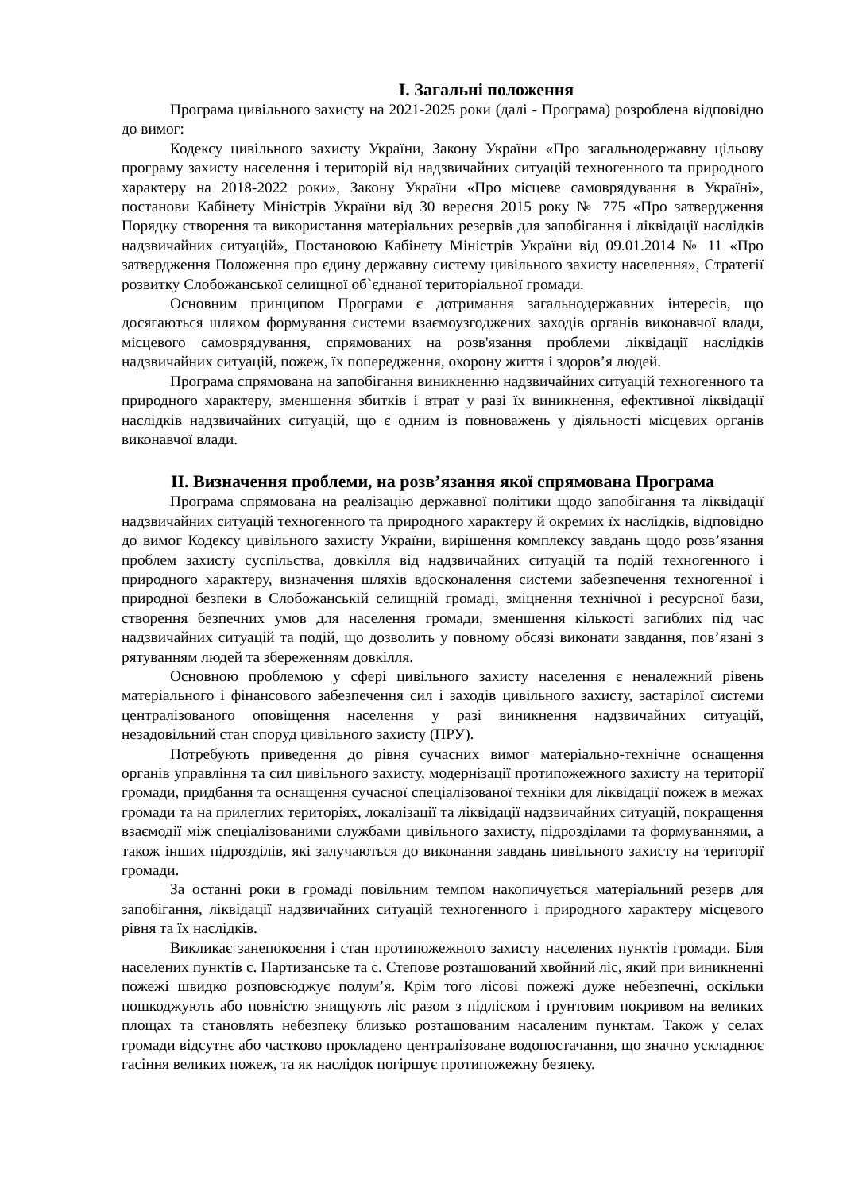I. Загальні положення
Програма цивільного захисту на 2021-2025 роки (далі - Програма) розроблена відповідно до вимог:
Кодексу цивільного захисту України, Закону України «Про загальнодержавну цільову програму захисту населення і територій від надзвичайних ситуацій техногенного та природного характеру на 2018-2022 роки», Закону України «Про місцеве самоврядування в Україні», постанови Кабінету Міністрів України від 30 вересня 2015 року № 775 «Про затвердження Порядку створення та використання матеріальних резервів для запобігання і ліквідації наслідків надзвичайних ситуацій», Постановою Кабінету Міністрів України від 09.01.2014 № 11 «Про затвердження Положення про єдину державну систему цивільного захисту населення», Стратегії розвитку Слобожанської селищної об`єднаної територіальної громади.
Основним принципом Програми є дотримання загальнодержавних інтересів, що досягаються шляхом формування системи взаємоузгоджених заходів органів виконавчої влади, місцевого самоврядування, спрямованих на розв'язання проблеми ліквідації наслідків надзвичайних ситуацій, пожеж, їх попередження, охорону життя і здоров’я людей.
Програма спрямована на запобігання виникненню надзвичайних ситуацій техногенного та природного характеру, зменшення збитків і втрат у разі їх виникнення, ефективної ліквідації наслідків надзвичайних ситуацій, що є одним із повноважень у діяльності місцевих органів виконавчої влади.
II. Визначення проблеми, на розв’язання якої спрямована Програма
Програма спрямована на реалізацію державної політики щодо запобігання та ліквідації надзвичайних ситуацій техногенного та природного характеру й окремих їх наслідків, відповідно до вимог Кодексу цивільного захисту України, вирішення комплексу завдань щодо розв’язання проблем захисту суспільства, довкілля від надзвичайних ситуацій та подій техногенного і природного характеру, визначення шляхів вдосконалення системи забезпечення техногенної і природної безпеки в Слобожанській селищній громаді, зміцнення технічної і ресурсної бази, створення безпечних умов для населення громади, зменшення кількості загиблих під час надзвичайних ситуацій та подій, що дозволить у повному обсязі виконати завдання, пов’язані з рятуванням людей та збереженням довкілля.
Основною проблемою у сфері цивільного захисту населення є неналежний рівень матеріального і фінансового забезпечення сил і заходів цивільного захисту, застарілої системи централізованого оповіщення населення у разі виникнення надзвичайних ситуацій, незадовільний стан споруд цивільного захисту (ПРУ).
Потребують приведення до рівня сучасних вимог матеріально-технічне оснащення органів управління та сил цивільного захисту, модернізації протипожежного захисту на території громади, придбання та оснащення сучасної спеціалізованої техніки для ліквідації пожеж в межах громади та на прилеглих територіях, локалізації та ліквідації надзвичайних ситуацій, покращення взаємодії між спеціалізованими службами цивільного захисту, підрозділами та формуваннями, а також інших підрозділів, які залучаються до виконання завдань цивільного захисту на території громади.
За останні роки в громаді повільним темпом накопичується матеріальний резерв для запобігання, ліквідації надзвичайних ситуацій техногенного і природного характеру місцевого рівня та їх наслідків.
Викликає занепокоєння і стан протипожежного захисту населених пунктів громади. Біля населених пунктів с. Партизанське та с. Степове розташований хвойний ліс, який при виникненні пожежі швидко розповсюджує полум’я. Крім того лісові пожежі дуже небезпечні, оскільки пошкоджують або повністю знищують ліс разом з підліском і ґрунтовим покривом на великих площах та становлять небезпеку близько розташованим насаленим пунктам. Також у селах громади відсутнє або частково прокладено централізоване водопостачання, що значно ускладнює гасіння великих пожеж, та як наслідок погіршує протипожежну безпеку.